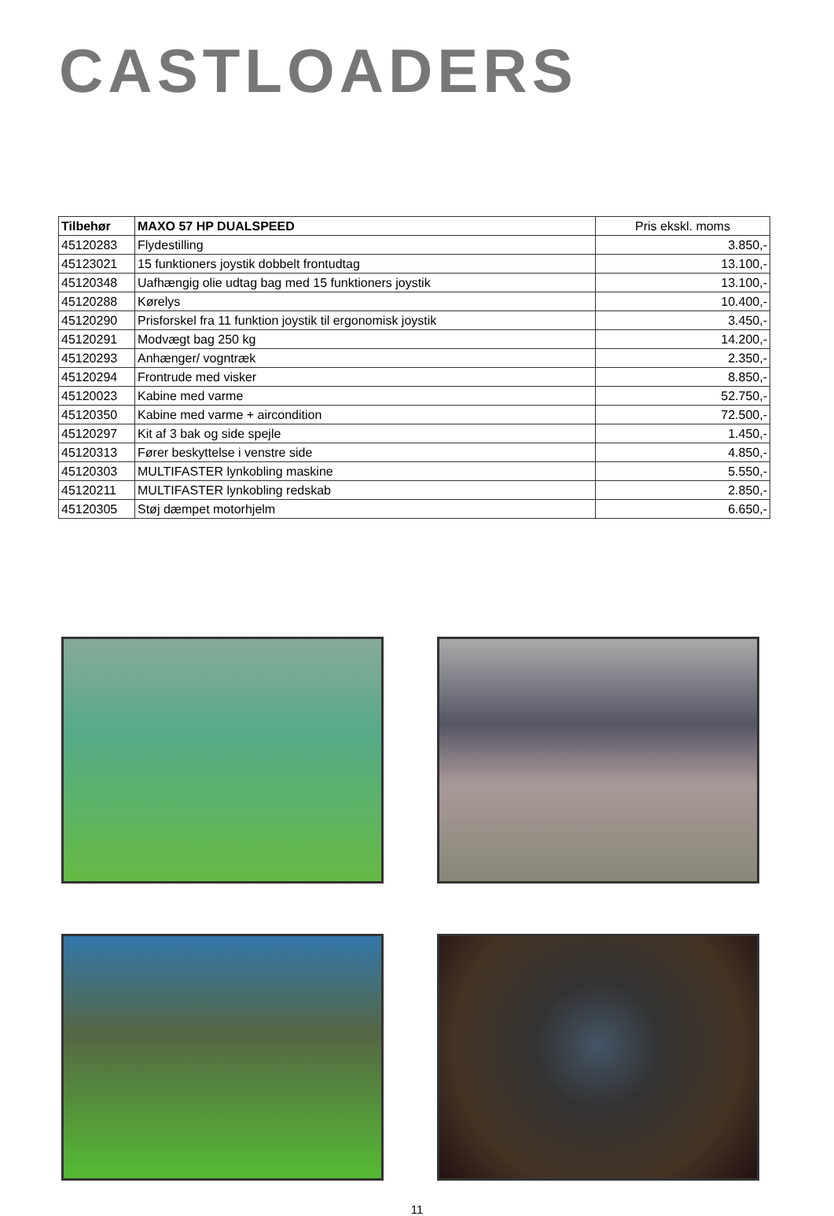CASTLOADERS
| Tilbehør | MAXO 57 HP DUALSPEED | Pris ekskl. moms |
| --- | --- | --- |
| 45120283 | Flydestilling | 3.850,- |
| 45123021 | 15 funktioners joystik dobbelt frontudtag | 13.100,- |
| 45120348 | Uafhængig olie udtag bag med 15 funktioners joystik | 13.100,- |
| 45120288 | Kørelys | 10.400,- |
| 45120290 | Prisforskel fra 11 funktion joystik til ergonomisk joystik | 3.450,- |
| 45120291 | Modvægt bag 250 kg | 14.200,- |
| 45120293 | Anhænger/ vogntræk | 2.350,- |
| 45120294 | Frontrude med visker | 8.850,- |
| 45120023 | Kabine med varme | 52.750,- |
| 45120350 | Kabine med varme + aircondition | 72.500,- |
| 45120297 | Kit af 3 bak og side spejle | 1.450,- |
| 45120313 | Fører beskyttelse i venstre side | 4.850,- |
| 45120303 | MULTIFASTER lynkobling maskine | 5.550,- |
| 45120211 | MULTIFASTER lynkobling redskab | 2.850,- |
| 45120305 | Støj dæmpet motorhjelm | 6.650,- |
11